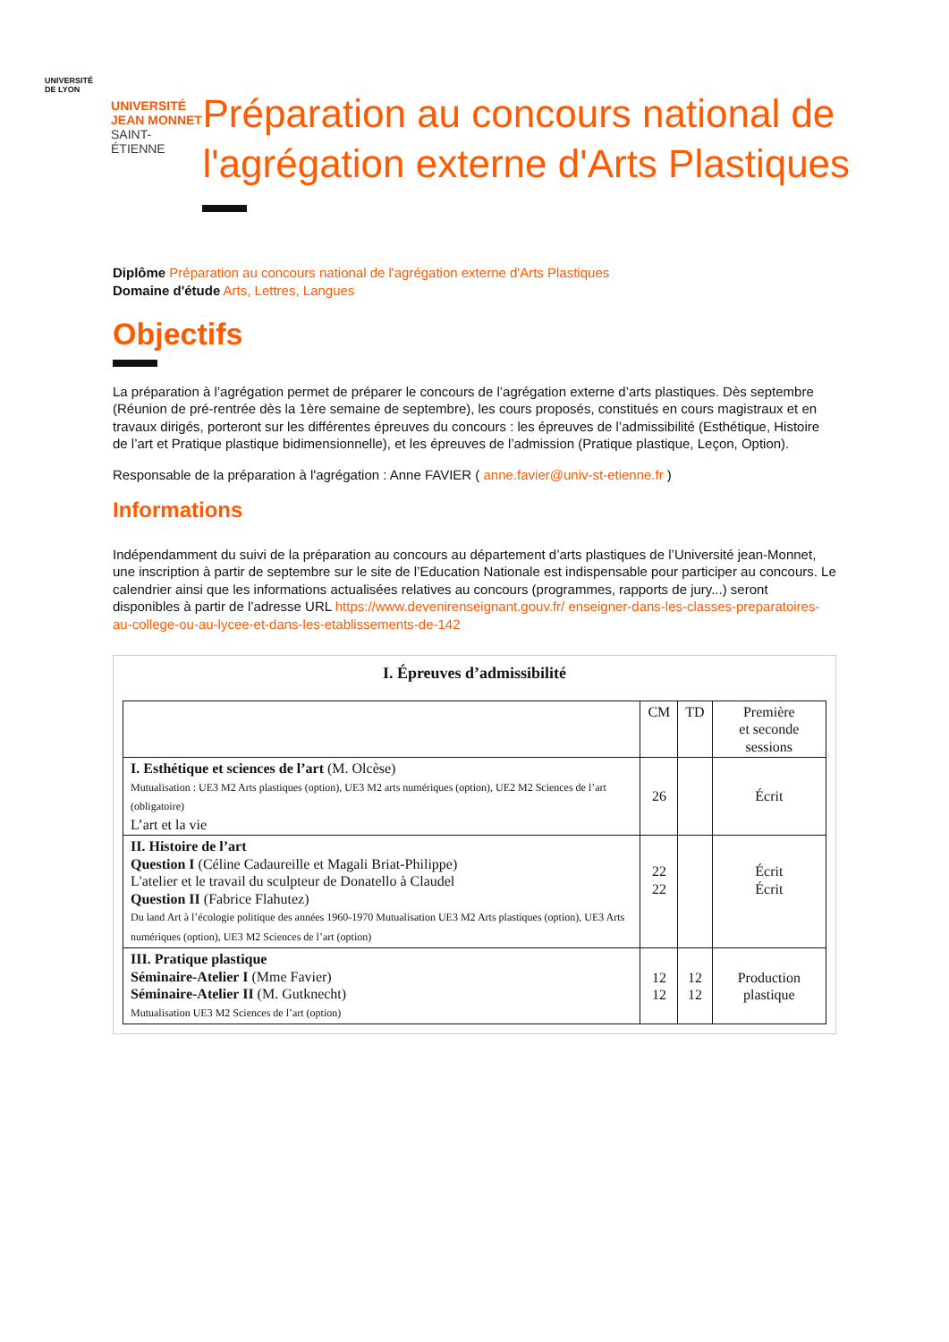UNIVERSITÉ
DE LYON
UNIVERSITÉ
JEAN MONNET
SAINT-ÉTIENNE
Préparation au concours national de l'agrégation externe d'Arts Plastiques
Diplôme Préparation au concours national de l'agrégation externe d'Arts Plastiques
Domaine d'étude Arts, Lettres, Langues
Objectifs
La préparation à l’agrégation permet de préparer le concours de l’agrégation externe d’arts plastiques. Dès septembre (Réunion de pré-rentrée dès la 1ère semaine de septembre), les cours proposés, constitués en cours magistraux et en travaux dirigés, porteront sur les différentes épreuves du concours : les épreuves de l’admissibilité (Esthétique, Histoire de l’art et Pratique plastique bidimensionnelle), et les épreuves de l’admission (Pratique plastique, Leçon, Option).
Responsable de la préparation à l'agrégation : Anne FAVIER ( anne.favier@univ-st-etienne.fr )
Informations
Indépendamment du suivi de la préparation au concours au département d’arts plastiques de l’Université jean-Monnet, une inscription à partir de septembre sur le site de l’Education Nationale est indispensable pour participer au concours. Le calendrier ainsi que les informations actualisées relatives au concours (programmes, rapports de jury...) seront disponibles à partir de l’adresse URL https://www.devenirenseignant.gouv.fr/ enseigner-dans-les-classes-preparatoires-au-college-ou-au-lycee-et-dans-les-etablissements-de-142
I. Épreuves d’admissibilité
| | CM | TD | Première et seconde sessions |
| --- | --- | --- | --- |
| I. Esthétique et sciences de l’art (M. Olcèse) Mutualisation : UE3 M2 Arts plastiques (option), UE3 M2 arts numériques (option), UE2 M2 Sciences de l’art (obligatoire) L’art et la vie | 26 | | Écrit |
| II. Histoire de l’art Question I (Céline Cadaureille et Magali Briat-Philippe) L'atelier et le travail du sculpteur de Donatello à Claudel Question II (Fabrice Flahutez) Du land Art à l’écologie politique des années 1960-1970 Mutualisation UE3 M2 Arts plastiques (option), UE3 Arts numériques (option), UE3 M2 Sciences de l’art (option) | 22 22 | | Écrit Écrit |
| III. Pratique plastique Séminaire-Atelier I (Mme Favier) Séminaire-Atelier II (M. Gutknecht) Mutualisation UE3 M2 Sciences de l’art (option) | 12 12 | 12 12 | Production plastique |